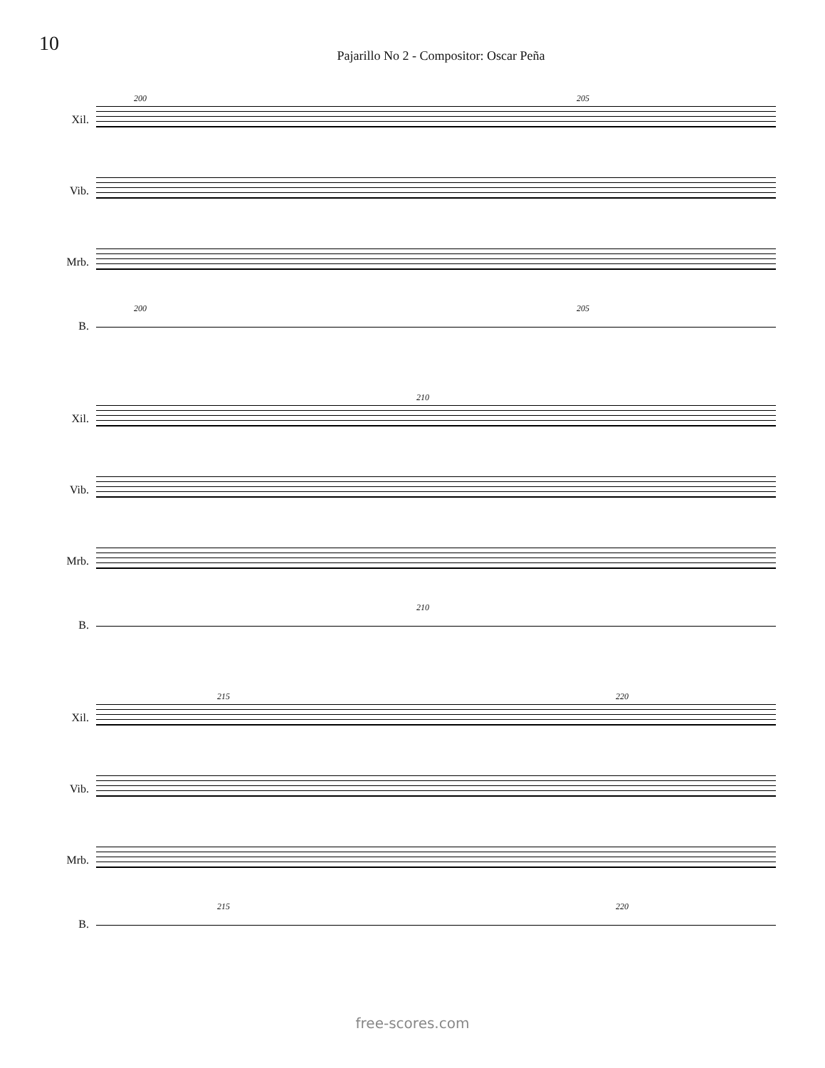10
Pajarillo No 2 - Compositor: Oscar Peña
200 205
Xil.
Vib.
Mrb.
200 205
B.
210
Xil.
Vib.
Mrb.
210
B.
215 220
Xil.
Vib.
Mrb.
215 220
B.
free-scores.com